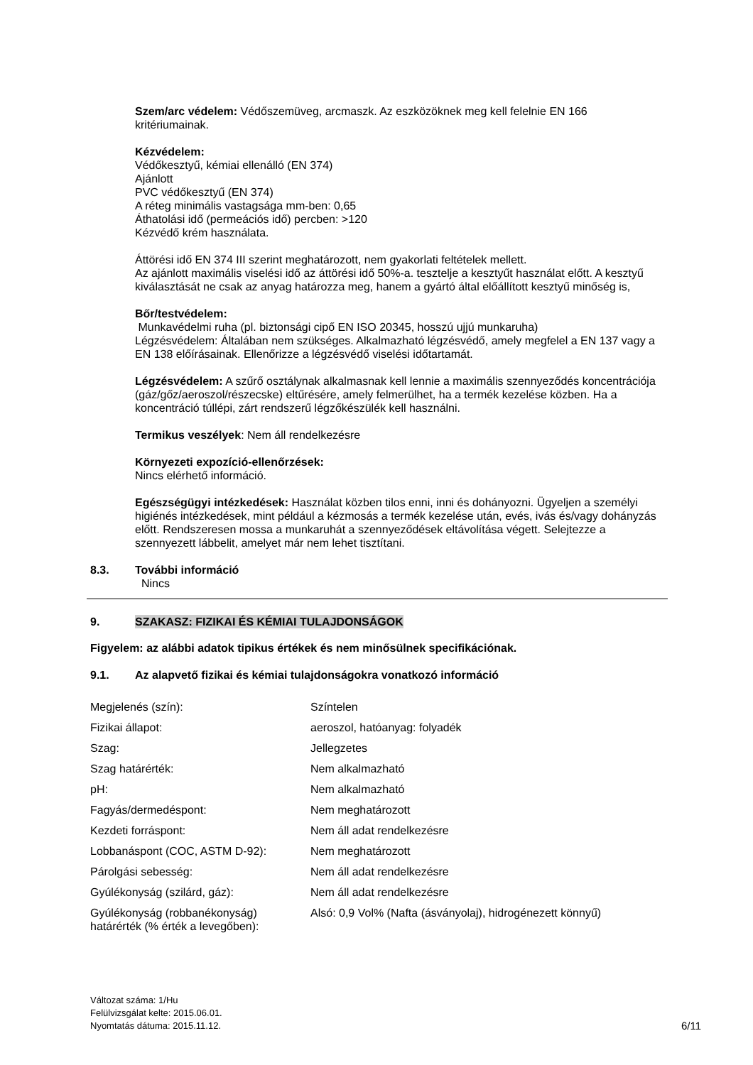Szem/arc védelem: Védőszemüveg, arcmaszk. Az eszközöknek meg kell felelnie EN 166 kritériumainak.
Kézvédelem:
Védőkesztyű, kémiai ellenálló (EN 374)
Ajánlott
PVC védőkesztyű (EN 374)
A réteg minimális vastagsága mm-ben: 0,65
Áthatolási idő (permeációs idő) percben: >120
Kézvédő krém használata.
Áttörési idő EN 374 III szerint meghatározott, nem gyakorlati feltételek mellett.
Az ajánlott maximális viselési idő az áttörési idő 50%-a. tesztelje a kesztyűt használat előtt. A kesztyű kiválasztását ne csak az anyag határozza meg, hanem a gyártó által előállított kesztyű minőség is,
Bőr/testvédelem:
Munkavédelmi ruha (pl. biztonsági cipő EN ISO 20345, hosszú ujjú munkaruha)
Légzésvédelem: Általában nem szükséges. Alkalmazható légzésvédő, amely megfelel a EN 137 vagy a EN 138 előírásainak. Ellenőrizze a légzésvédő viselési időtartamát.
Légzésvédelem: A szűrő osztálynak alkalmasnak kell lennie a maximális szennyeződés koncentrációja (gáz/gőz/aeroszol/részecske) eltűrésére, amely felmerülhet, ha a termék kezelése közben. Ha a koncentráció túllépi, zárt rendszerű légzőkészülék kell használni.
Termikus veszélyek: Nem áll rendelkezésre
Környezeti expozíció-ellenőrzések:
Nincs elérhető információ.
Egészségügyi intézkedések: Használat közben tilos enni, inni és dohányozni. Ügyeljen a személyi higiénés intézkedések, mint például a kézmosás a termék kezelése után, evés, ivás és/vagy dohányzás előtt. Rendszeresen mossa a munkaruhát a szennyeződések eltávolítása végett. Selejtezze a szennyezett lábbelit, amelyet már nem lehet tisztítani.
8.3. További információ
Nincs
9. SZAKASZ: FIZIKAI ÉS KÉMIAI TULAJDONSÁGOK
Figyelem: az alábbi adatok tipikus értékek és nem minősülnek specifikációnak.
9.1. Az alapvető fizikai és kémiai tulajdonságokra vonatkozó információ
| Megjelenés (szín): | Színtelen |
| Fizikai állapot: | aeroszol, hatóanyag: folyadék |
| Szag: | Jellegzetes |
| Szag határérték: | Nem alkalmazható |
| pH: | Nem alkalmazható |
| Fagyás/dermedéspont: | Nem meghatározott |
| Kezdeti forráspont: | Nem áll adat rendelkezésre |
| Lobbanáspont (COC, ASTM D-92): | Nem meghatározott |
| Párolgási sebesség: | Nem áll adat rendelkezésre |
| Gyúlékonyság (szilárd, gáz): | Nem áll adat rendelkezésre |
| Gyúlékonyság (robbanékonyság) határérték (% érték a levegőben): | Alsó: 0,9 Vol% (Nafta (ásványolaj), hidrogénezett könnyű) |
Változat száma: 1/Hu
Felülvizsgálat kelte: 2015.06.01.
Nyomtatás dátuma: 2015.11.12. 6/11